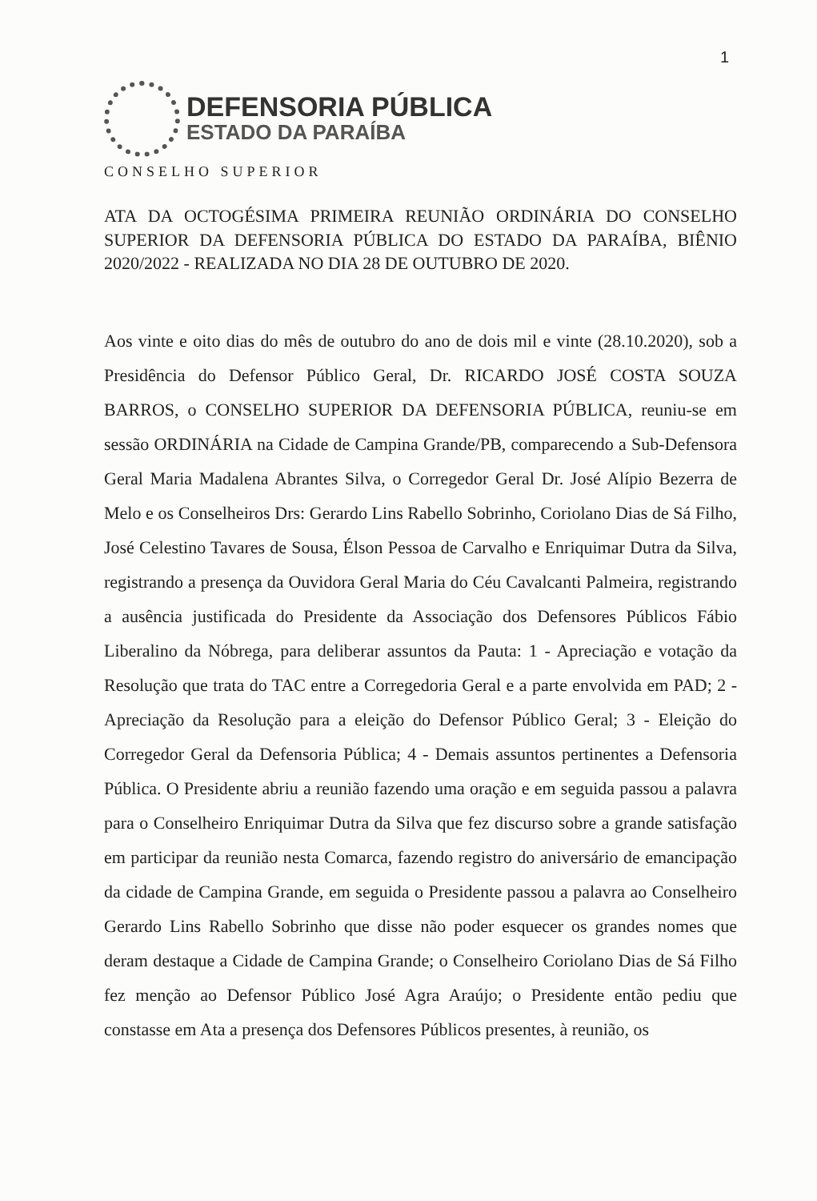1
DEFENSORIA PÚBLICA
ESTADO DA PARAÍBA
CONSELHO SUPERIOR
ATA DA OCTOGÉSIMA PRIMEIRA REUNIÃO ORDINÁRIA DO CONSELHO SUPERIOR DA DEFENSORIA PÚBLICA DO ESTADO DA PARAÍBA, BIÊNIO 2020/2022 - REALIZADA NO DIA 28 DE OUTUBRO DE 2020.
Aos vinte e oito dias do mês de outubro do ano de dois mil e vinte (28.10.2020), sob a Presidência do Defensor Público Geral, Dr. RICARDO JOSÉ COSTA SOUZA BARROS, o CONSELHO SUPERIOR DA DEFENSORIA PÚBLICA, reuniu-se em sessão ORDINÁRIA na Cidade de Campina Grande/PB, comparecendo a Sub-Defensora Geral Maria Madalena Abrantes Silva, o Corregedor Geral Dr. José Alípio Bezerra de Melo e os Conselheiros Drs: Gerardo Lins Rabello Sobrinho, Coriolano Dias de Sá Filho, José Celestino Tavares de Sousa, Élson Pessoa de Carvalho e Enriquimar Dutra da Silva, registrando a presença da Ouvidora Geral Maria do Céu Cavalcanti Palmeira, registrando a ausência justificada do Presidente da Associação dos Defensores Públicos Fábio Liberalino da Nóbrega, para deliberar assuntos da Pauta: 1 - Apreciação e votação da Resolução que trata do TAC entre a Corregedoria Geral e a parte envolvida em PAD; 2 - Apreciação da Resolução para a eleição do Defensor Público Geral; 3 - Eleição do Corregedor Geral da Defensoria Pública; 4 - Demais assuntos pertinentes a Defensoria Pública. O Presidente abriu a reunião fazendo uma oração e em seguida passou a palavra para o Conselheiro Enriquimar Dutra da Silva que fez discurso sobre a grande satisfação em participar da reunião nesta Comarca, fazendo registro do aniversário de emancipação da cidade de Campina Grande, em seguida o Presidente passou a palavra ao Conselheiro Gerardo Lins Rabello Sobrinho que disse não poder esquecer os grandes nomes que deram destaque a Cidade de Campina Grande; o Conselheiro Coriolano Dias de Sá Filho fez menção ao Defensor Público José Agra Araújo; o Presidente então pediu que constasse em Ata a presença dos Defensores Públicos presentes, à reunião, os